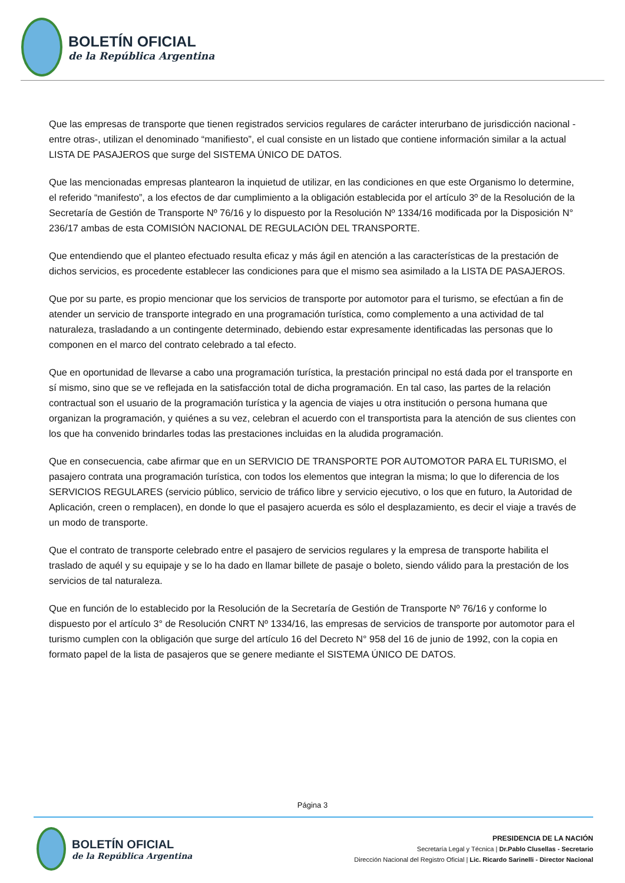BOLETÍN OFICIAL
de la República Argentina
Que las empresas de transporte que tienen registrados servicios regulares de carácter interurbano de jurisdicción nacional -entre otras-, utilizan el denominado “manifiesto”, el cual consiste en un listado que contiene información similar a la actual LISTA DE PASAJEROS que surge del SISTEMA ÚNICO DE DATOS.
Que las mencionadas empresas plantearon la inquietud de utilizar, en las condiciones en que este Organismo lo determine, el referido “manifesto”, a los efectos de dar cumplimiento a la obligación establecida por el artículo 3º de la Resolución de la Secretaría de Gestión de Transporte Nº 76/16 y lo dispuesto por la Resolución Nº 1334/16 modificada por la Disposición N° 236/17 ambas de esta COMISIÓN NACIONAL DE REGULACIÓN DEL TRANSPORTE.
Que entendiendo que el planteo efectuado resulta eficaz y más ágil en atención a las características de la prestación de dichos servicios, es procedente establecer las condiciones para que el mismo sea asimilado a la LISTA DE PASAJEROS.
Que por su parte, es propio mencionar que los servicios de transporte por automotor para el turismo, se efectúan a fin de atender un servicio de transporte integrado en una programación turística, como complemento a una actividad de tal naturaleza, trasladando a un contingente determinado, debiendo estar expresamente identificadas las personas que lo componen en el marco del contrato celebrado a tal efecto.
Que en oportunidad de llevarse a cabo una programación turística, la prestación principal no está dada por el transporte en sí mismo, sino que se ve reflejada en la satisfacción total de dicha programación. En tal caso, las partes de la relación contractual son el usuario de la programación turística y la agencia de viajes u otra institución o persona humana que organizan la programación, y quiénes a su vez, celebran el acuerdo con el transportista para la atención de sus clientes con los que ha convenido brindarles todas las prestaciones incluidas en la aludida programación.
Que en consecuencia, cabe afirmar que en un SERVICIO DE TRANSPORTE POR AUTOMOTOR PARA EL TURISMO, el pasajero contrata una programación turística, con todos los elementos que integran la misma; lo que lo diferencia de los SERVICIOS REGULARES (servicio público, servicio de tráfico libre y servicio ejecutivo, o los que en futuro, la Autoridad de Aplicación, creen o remplacen), en donde lo que el pasajero acuerda es sólo el desplazamiento, es decir el viaje a través de un modo de transporte.
Que el contrato de transporte celebrado entre el pasajero de servicios regulares y la empresa de transporte habilita el traslado de aquél y su equipaje y se lo ha dado en llamar billete de pasaje o boleto, siendo válido para la prestación de los servicios de tal naturaleza.
Que en función de lo establecido por la Resolución de la Secretaría de Gestión de Transporte Nº 76/16 y conforme lo dispuesto por el artículo 3° de Resolución CNRT Nº 1334/16, las empresas de servicios de transporte por automotor para el turismo cumplen con la obligación que surge del artículo 16 del Decreto N° 958 del 16 de junio de 1992, con la copia en formato papel de la lista de pasajeros que se genere mediante el SISTEMA ÚNICO DE DATOS.
Página 3
BOLETÍN OFICIAL
de la República Argentina
PRESIDENCIA DE LA NACIÓN
Secretaría Legal y Técnica | Dr.Pablo Clusellas - Secretario
Dirección Nacional del Registro Oficial | Lic. Ricardo Sarinelli - Director Nacional